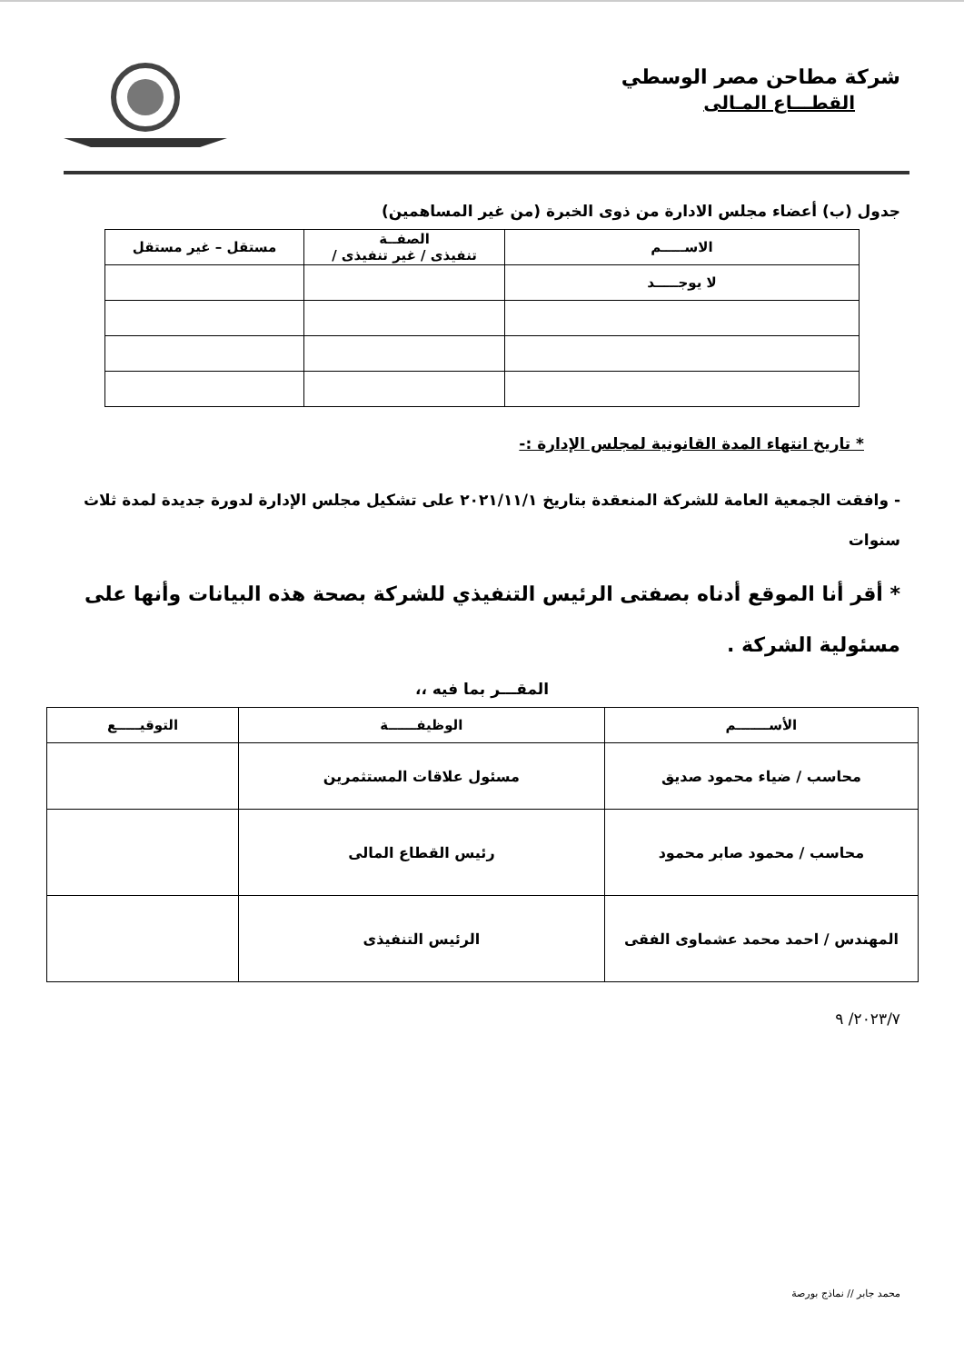شركة مطاحن مصر الوسطي
القطـــاع المـالى
جدول (ب) أعضاء مجلس الادارة من ذوى الخبرة (من غير المساهمين)
| الاســـــم | الصفــة تنفيذى / غير تنفيذى / | مستقل – غير مستقل |
| --- | --- | --- |
| لا يوجـــــد | | |
* تاريخ انتهاء المدة القانونية لمجلس الإدارة :-
- وافقت الجمعية العامة للشركة المنعقدة بتاريخ ٢٠٢١/١١/١ على تشكيل مجلس الإدارة لدورة جديدة لمدة ثلاث سنوات
* أقر أنا الموقع أدناه بصفتى الرئيس التنفيذي للشركة بصحة هذه البيانات وأنها على مسئولية الشركة .
المقـــر بما فيه ،،
| الأســـــــم | الوظيفــــــة | التوقيـــــع |
| --- | --- | --- |
| محاسب / ضياء محمود صديق | مسئول علاقات المستثمرين | |
| محاسب / محمود صابر محمود | رئيس القطاع المالى | |
| المهندس / احمد محمد عشماوى الفقى | الرئيس التنفيذى | |
٢٠٢٣/٧/ ٩
محمد جابر // نماذج بورصة